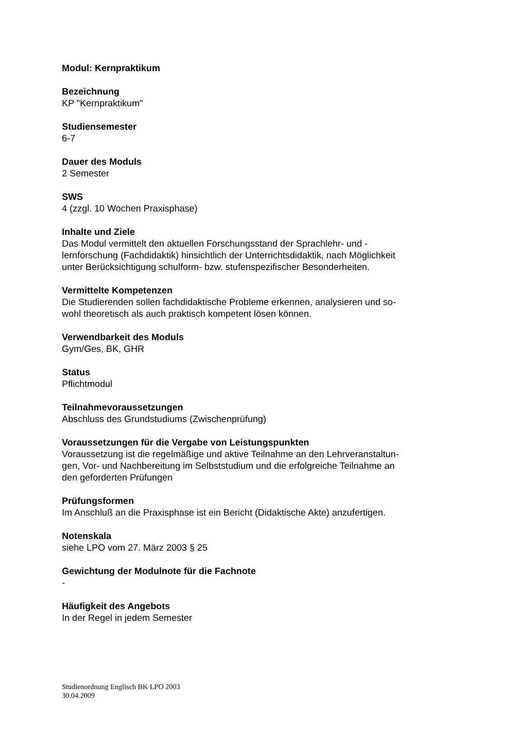Modul: Kernpraktikum
Bezeichnung
KP "Kernpraktikum"
Studiensemester
6-7
Dauer des Moduls
2 Semester
SWS
4 (zzgl. 10 Wochen Praxisphase)
Inhalte und Ziele
Das Modul vermittelt den aktuellen Forschungsstand der Sprachlehr- und -
lernforschung (Fachdidaktik) hinsichtlich der Unterrichtsdidaktik, nach Möglichkeit
unter Berücksichtigung schulform- bzw. stufenspezifischer Besonderheiten.
Vermittelte Kompetenzen
Die Studierenden sollen fachdidaktische Probleme erkennen, analysieren und so-
wohl theoretisch als auch praktisch kompetent lösen können.
Verwendbarkeit des Moduls
Gym/Ges, BK, GHR
Status
Pflichtmodul
Teilnahmevoraussetzungen
Abschluss des Grundstudiums (Zwischenprüfung)
Voraussetzungen für die Vergabe von Leistungspunkten
Voraussetzung ist die regelmäßige und aktive Teilnahme an den Lehrveranstaltun-
gen, Vor- und Nachbereitung im Selbststudium und die erfolgreiche Teilnahme an
den geforderten Prüfungen
Prüfungsformen
Im Anschluß an die Praxisphase ist ein Bericht (Didaktische Akte) anzufertigen.
Notenskala
siehe LPO vom 27. März 2003 § 25
Gewichtung der Modulnote für die Fachnote
-
Häufigkeit des Angebots
In der Regel in jedem Semester
Studienordnung Englisch BK LPO 2003
30.04.2009